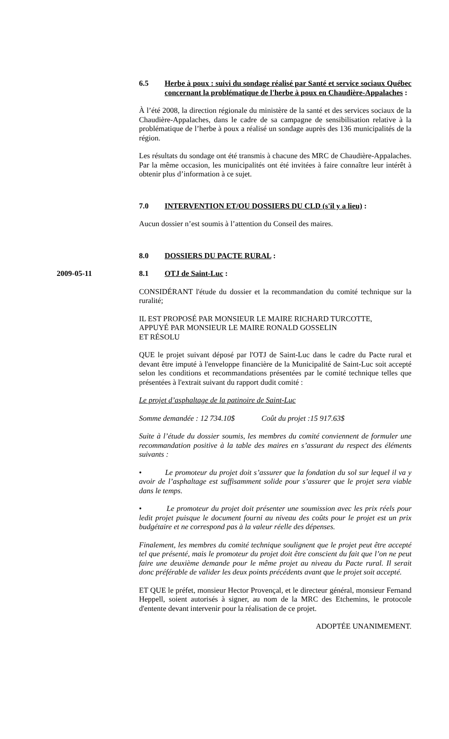6.5 Herbe à poux : suivi du sondage réalisé par Santé et service sociaux Québec concernant la problématique de l'herbe à poux en Chaudière-Appalaches :
À l’été 2008, la direction régionale du ministère de la santé et des services sociaux de la Chaudière-Appalaches, dans le cadre de sa campagne de sensibilisation relative à la problématique de l’herbe à poux a réalisé un sondage auprès des 136 municipalités de la région.
Les résultats du sondage ont été transmis à chacune des MRC de Chaudière-Appalaches. Par la même occasion, les municipalités ont été invitées à faire connaître leur intérêt à obtenir plus d’information à ce sujet.
7.0 INTERVENTION ET/OU DOSSIERS DU CLD (s'il y a lieu) :
Aucun dossier n’est soumis à l’attention du Conseil des maires.
8.0 DOSSIERS DU PACTE RURAL :
2009-05-11 8.1 OTJ de Saint-Luc :
CONSIDÉRANT l'étude du dossier et la recommandation du comité technique sur la ruralité;
IL EST PROPOSÉ PAR MONSIEUR LE MAIRE RICHARD TURCOTTE,
APPUYÉ PAR MONSIEUR LE MAIRE RONALD GOSSELIN
ET RÉSOLU
QUE le projet suivant déposé par l'OTJ de Saint-Luc dans le cadre du Pacte rural et devant être imputé à l'enveloppe financière de la Municipalité de Saint-Luc soit accepté selon les conditions et recommandations présentées par le comité technique telles que présentées à l'extrait suivant du rapport dudit comité :
Le projet d’asphaltage de la patinoire de Saint-Luc
Somme demandée : 12 734.10$ Coût du projet :15 917.63$
Suite à l’étude du dossier soumis, les membres du comité conviennent de formuler une recommandation positive à la table des maires en s’assurant du respect des éléments suivants :
• Le promoteur du projet doit s’assurer que la fondation du sol sur lequel il va y avoir de l’asphaltage est suffisamment solide pour s’assurer que le projet sera viable dans le temps.
• Le promoteur du projet doit présenter une soumission avec les prix réels pour ledit projet puisque le document fourni au niveau des coûts pour le projet est un prix budgétaire et ne correspond pas à la valeur réelle des dépenses.
Finalement, les membres du comité technique soulignent que le projet peut être accepté tel que présenté, mais le promoteur du projet doit être conscient du fait que l’on ne peut faire une deuxième demande pour le même projet au niveau du Pacte rural. Il serait donc préférable de valider les deux points précédents avant que le projet soit accepté.
ET QUE le préfet, monsieur Hector Provençal, et le directeur général, monsieur Fernand Heppell, soient autorisés à signer, au nom de la MRC des Etchemins, le protocole d'entente devant intervenir pour la réalisation de ce projet.
ADOPTÉE UNANIMEMENT.